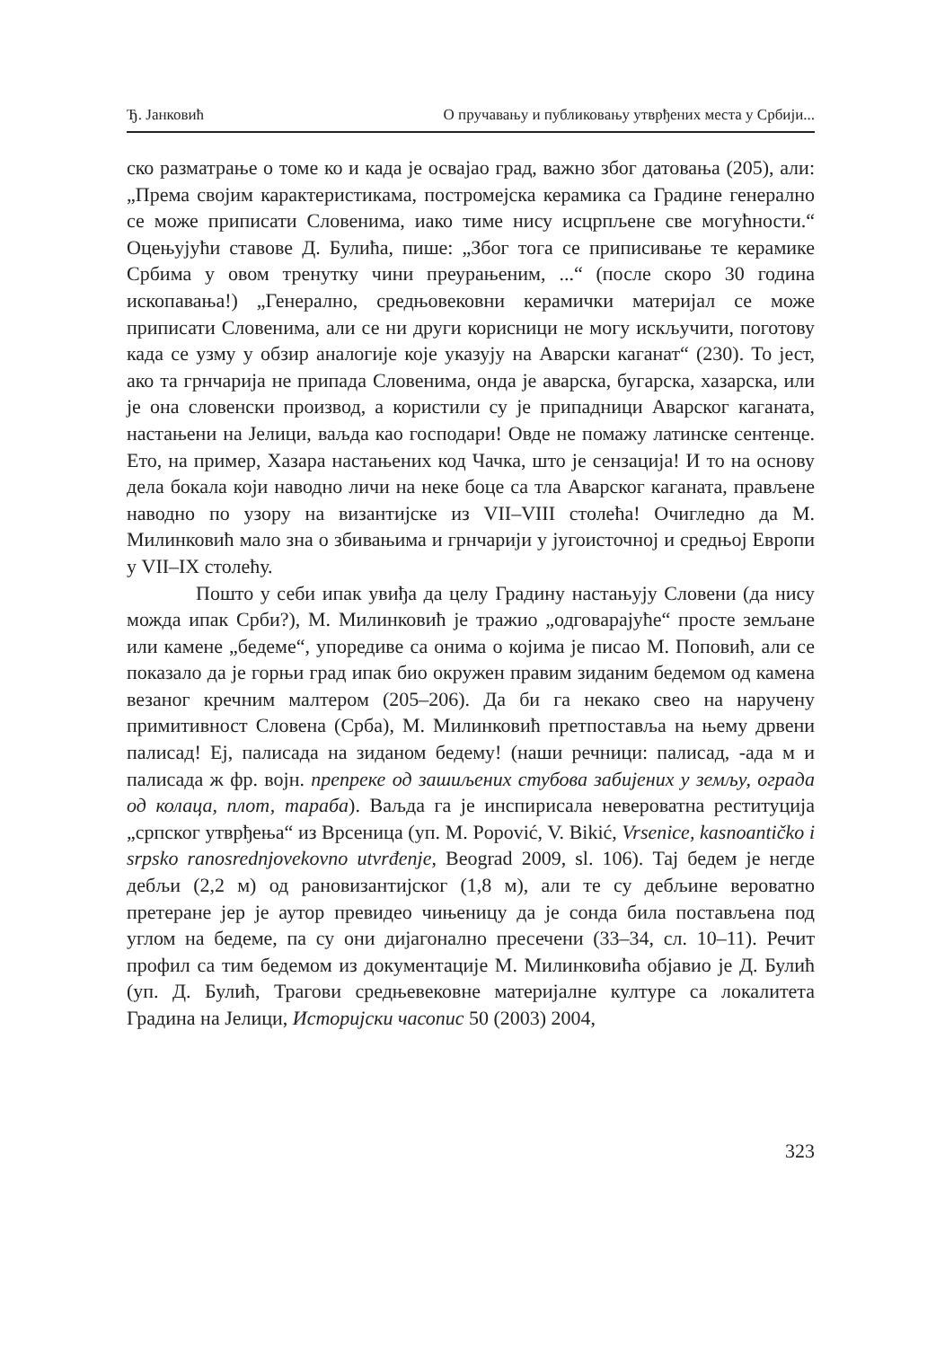Ђ. Јанковић О пручавању и публиковању утврђених места у Србији...
ско разматрање о томе ко и када је освајао град, важно због датовања (205), али: „Према својим карактеристикама, постромејска керамика са Градине генерално се може приписати Словенима, иако тиме нису исцрпљене све могућности.“ Оцењујући ставове Д. Булића, пише: „Због тога се приписивање те керамике Србима у овом тренутку чини преурањеним, ...“ (после скоро 30 година ископавања!) „Генерално, средњовековни керамички материјал се може приписати Словенима, али се ни други корисници не могу искључити, поготову када се узму у обзир аналогије које указују на Аварски каганат“ (230). То јест, ако та грнчарија не припада Словенима, онда је аварска, бугарска, хазарска, или је она словенски производ, а користили су је припадници Аварског каганата, настањени на Јелици, ваљда као господари! Овде не помажу латинске сентенце. Ето, на пример, Хазара настањених код Чачка, што је сензација! И то на основу дела бокала који наводно личи на неке боце са тла Аварског каганата, прављене наводно по узору на византијске из VII–VIII столећа! Очигледно да М. Милинковић мало зна о збивањима и грнчарији у југоисточној и средњој Европи у VII–IX столећу.
Пошто у себи ипак увиђа да целу Градину настањују Словени (да нису можда ипак Срби?), М. Милинковић је тражио „одговарајуће“ просте земљане или камене „бедеме“, упоредиве са онима о којима је писао М. Поповић, али се показало да је горњи град ипак био окружен правим зиданим бедемом од камена везаног кречним малтером (205–206). Да би га некако свео на наручену примитивност Словена (Срба), М. Милинковић претпоставља на њему дрвени палисад! Еј, палисада на зиданом бедему! (наши речници: палисад, -ада м и палисада ж фр. војн. препреке од зашиљених стубова забијених у земљу, ограда од колаца, плот, тараба). Ваљда га је инспирисала невероватна реституција „српског утврђења“ из Врсеница (уп. M. Popović, V. Bikić, Vrsenice, kasnoantičko i srpsko ranosrednjovekovno utvrđenje, Beograd 2009, sl. 106). Тај бедем је негде дебљи (2,2 м) од рановизантијског (1,8 м), али те су дебљине вероватно претеране јер је аутор превидео чињеницу да је сонда била постављена под углом на бедеме, па су они дијагонално пресечени (33–34, сл. 10–11). Речит профил са тим бедемом из документације М. Милинковића објавио је Д. Булић (уп. Д. Булић, Трагови средњевековне материјалне културе са локалитета Градина на Јелици, Историјски часопис 50 (2003) 2004,
323